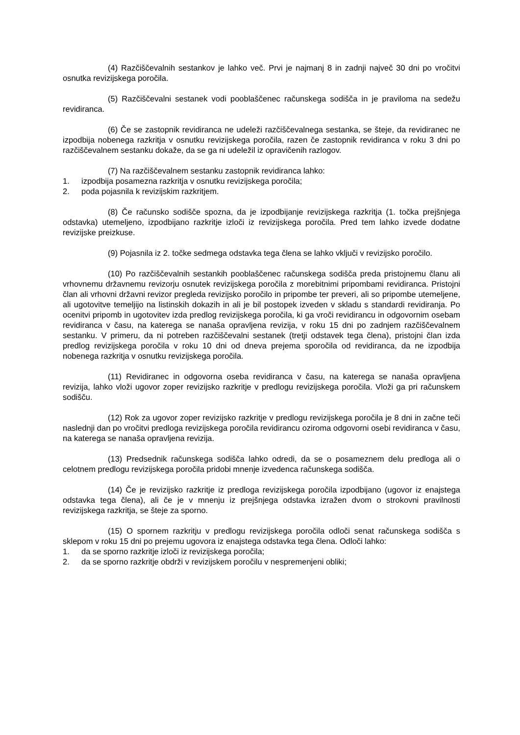(4) Razčiščevalnih sestankov je lahko več. Prvi je najmanj 8 in zadnji največ 30 dni po vročitvi osnutka revizijskega poročila.
(5) Razčiščevalni sestanek vodi pooblaščenec računskega sodišča in je praviloma na sedežu revidiranca.
(6) Če se zastopnik revidiranca ne udeleži razčiščevalnega sestanka, se šteje, da revidiranec ne izpodbija nobenega razkritja v osnutku revizijskega poročila, razen če zastopnik revidiranca v roku 3 dni po razčiščevalnem sestanku dokaže, da se ga ni udeležil iz opravičenih razlogov.
(7) Na razčiščevalnem sestanku zastopnik revidiranca lahko:
1. izpodbija posamezna razkritja v osnutku revizijskega poročila;
2. poda pojasnila k revizijskim razkritjem.
(8) Če računsko sodišče spozna, da je izpodbijanje revizijskega razkritja (1. točka prejšnjega odstavka) utemeljeno, izpodbijano razkritje izloči iz revizijskega poročila. Pred tem lahko izvede dodatne revizijske preizkuse.
(9) Pojasnila iz 2. točke sedmega odstavka tega člena se lahko vključi v revizijsko poročilo.
(10) Po razčiščevalnih sestankih pooblaščenec računskega sodišča preda pristojnemu članu ali vrhovnemu državnemu revizorju osnutek revizijskega poročila z morebitnimi pripombami revidiranca. Pristojni član ali vrhovni državni revizor pregleda revizijsko poročilo in pripombe ter preveri, ali so pripombe utemeljene, ali ugotovitve temeljijo na listinskih dokazih in ali je bil postopek izveden v skladu s standardi revidiranja. Po ocenitvi pripomb in ugotovitev izda predlog revizijskega poročila, ki ga vroči revidirancu in odgovornim osebam revidiranca v času, na katerega se nanaša opravljena revizija, v roku 15 dni po zadnjem razčiščevalnem sestanku. V primeru, da ni potreben razčiščevalni sestanek (tretji odstavek tega člena), pristojni član izda predlog revizijskega poročila v roku 10 dni od dneva prejema sporočila od revidiranca, da ne izpodbija nobenega razkritja v osnutku revizijskega poročila.
(11) Revidiranec in odgovorna oseba revidiranca v času, na katerega se nanaša opravljena revizija, lahko vloži ugovor zoper revizijsko razkritje v predlogu revizijskega poročila. Vloži ga pri računskem sodišču.
(12) Rok za ugovor zoper revizijsko razkritje v predlogu revizijskega poročila je 8 dni in začne teči naslednji dan po vročitvi predloga revizijskega poročila revidirancu oziroma odgovorni osebi revidiranca v času, na katerega se nanaša opravljena revizija.
(13) Predsednik računskega sodišča lahko odredi, da se o posameznem delu predloga ali o celotnem predlogu revizijskega poročila pridobi mnenje izvedenca računskega sodišča.
(14) Če je revizijsko razkritje iz predloga revizijskega poročila izpodbijano (ugovor iz enajstega odstavka tega člena), ali če je v mnenju iz prejšnjega odstavka izražen dvom o strokovni pravilnosti revizijskega razkritja, se šteje za sporno.
(15) O spornem razkritju v predlogu revizijskega poročila odloči senat računskega sodišča s sklepom v roku 15 dni po prejemu ugovora iz enajstega odstavka tega člena. Odloči lahko:
1. da se sporno razkritje izloči iz revizijskega poročila;
2. da se sporno razkritje obdrži v revizijskem poročilu v nespremenjeni obliki;